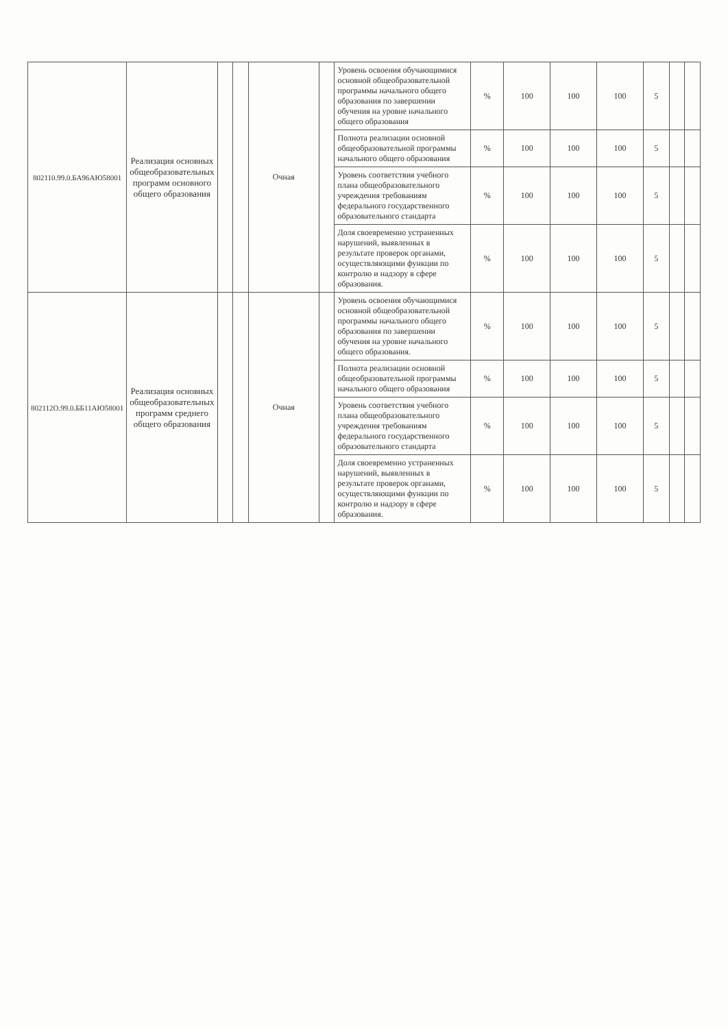| 802110.99.0.БА96АЮ58001 | Реализация основных общеобразовательных программ основного общего образования | | | Очная | | Уровень освоения обучающимися основной общеобразовательной программы начального общего образования по завершении обучения на уровне начального общего образования | % | 100 | 100 | 100 | 5 | | |
| | | | | | | Полнота реализации основной общеобразовательной программы начального общего образования | % | 100 | 100 | 100 | 5 | | |
| | | | | | | Уровень соответствия учебного плана общеобразовательного учреждения требованиям федерального государственного образовательного стандарта | % | 100 | 100 | 100 | 5 | | |
| | | | | | | Доля своевременно устраненных нарушений, выявленных в результате проверок органами, осуществляющими функции по контролю и надзору в сфере образования. | % | 100 | 100 | 100 | 5 | | |
| 802112О.99.0.ББ11АЮ58001 | Реализация основных общеобразовательных программ среднего общего образования | | | Очная | | Уровень освоения обучающимися основной общеобразовательной программы начального общего образования по завершении обучения на уровне начального общего образования. | % | 100 | 100 | 100 | 5 | | |
| | | | | | | Полнота реализации основной общеобразовательной программы начального общего образования | % | 100 | 100 | 100 | 5 | | |
| | | | | | | Уровень соответствия учебного плана общеобразовательного учреждения требованиям федерального государственного образовательного стандарта | % | 100 | 100 | 100 | 5 | | |
| | | | | | | Доля своевременно устраненных нарушений, выявленных в результате проверок органами, осуществляющими функции по контролю и надзору в сфере образования. | % | 100 | 100 | 100 | 5 | | |